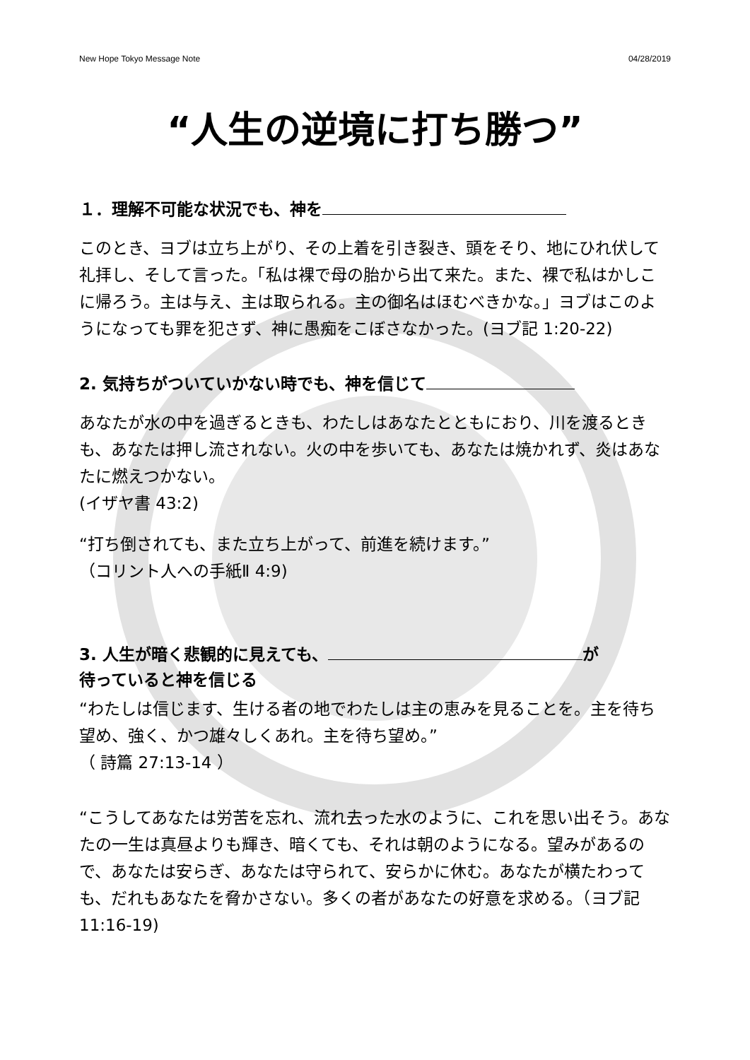New Hope Tokyo Message Note 04/28/2019
“人生の逆境に打ち勝つ”
１．理解不可能な状況でも、神を
このとき、ヨブは立ち上がり、その上着を引き裂き、頭をそり、地にひれ伏して礼拝し、そして言った。「私は裸で母の胎から出て来た。また、裸で私はかしこに帰ろう。主は与え、主は取られる。主の御名はほむべきかな。」ヨブはこのようになっても罪を犯さず、神に愚痴をこぼさなかった。(ヨブ記 1:20-22)
2. 気持ちがついていかない時でも、神を信じて
あなたが水の中を過ぎるときも、わたしはあなたとともにおり、川を渡るときも、あなたは押し流されない。火の中を歩いても、あなたは焼かれず、炎はあなたに燃えつかない。
(イザヤ書 43:2)
“打ち倒されても、また立ち上がって、前進を続けます。”
（コリント人への手紙Ⅱ 4:9)
3. 人生が暗く悲観的に見えても、 が
待っていると神を信じる
“わたしは信じます、生ける者の地でわたしは主の恵みを見ることを。主を待ち望め、強く、かつ雄々しくあれ。主を待ち望め。”
（ 詩篇 27:13-14 ）
“こうしてあなたは労苦を忘れ、流れ去った水のように、これを思い出そう。あなたの一生は真昼よりも輝き、暗くても、それは朝のようになる。望みがあるので、あなたは安らぎ、あなたは守られて、安らかに休む。あなたが横たわっても、だれもあなたを脅かさない。多くの者があなたの好意を求める。（ヨブ記 11:16-19)